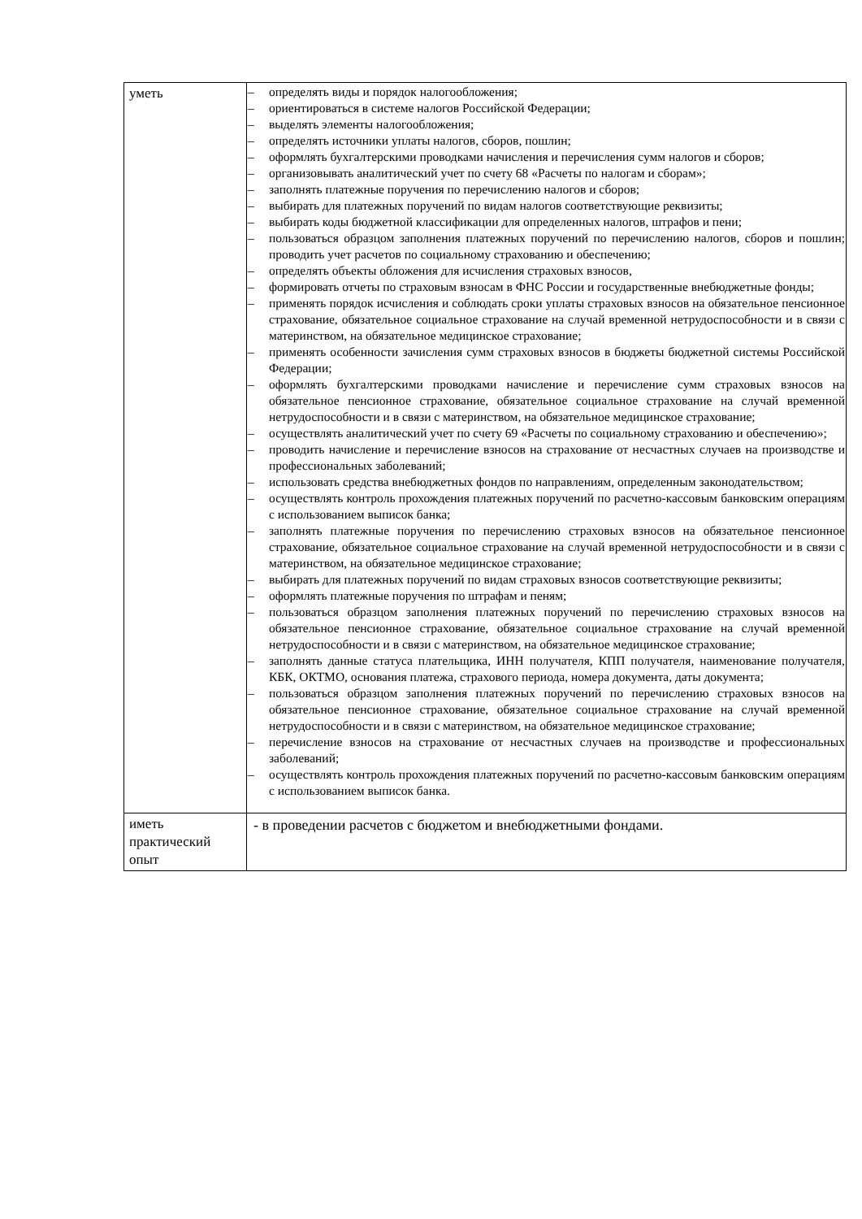| уметь | – определять виды и порядок налогообложения; – ориентироваться в системе налогов Российской Федерации; – выделять элементы налогообложения; – определять источники уплаты налогов, сборов, пошлин; – оформлять бухгалтерскими проводками начисления и перечисления сумм налогов и сборов; – организовывать аналитический учет по счету 68 «Расчеты по налогам и сборам»; – заполнять платежные поручения по перечислению налогов и сборов; – выбирать для платежных поручений по видам налогов соответствующие реквизиты; – выбирать коды бюджетной классификации для определенных налогов, штрафов и пени; – пользоваться образцом заполнения платежных поручений по перечислению налогов, сборов и пошлин; проводить учет расчетов по социальному страхованию и обеспечению; – определять объекты обложения для исчисления страховых взносов, – формировать отчеты по страховым взносам в ФНС России и государственные внебюджетные фонды; – применять порядок исчисления и соблюдать сроки уплаты страховых взносов на обязательное пенсионное страхование, обязательное социальное страхование на случай временной нетрудоспособности и в связи с материнством, на обязательное медицинское страхование; – применять особенности зачисления сумм страховых взносов в бюджеты бюджетной системы Российской Федерации; – оформлять бухгалтерскими проводками начисление и перечисление сумм страховых взносов на обязательное пенсионное страхование, обязательное социальное страхование на случай временной нетрудоспособности и в связи с материнством, на обязательное медицинское страхование; – осуществлять аналитический учет по счету 69 «Расчеты по социальному страхованию и обеспечению»; – проводить начисление и перечисление взносов на страхование от несчастных случаев на производстве и профессиональных заболеваний; – использовать средства внебюджетных фондов по направлениям, определенным законодательством; – осуществлять контроль прохождения платежных поручений по расчетно-кассовым банковским операциям с использованием выписок банка; – заполнять платежные поручения по перечислению страховых взносов на обязательное пенсионное страхование, обязательное социальное страхование на случай временной нетрудоспособности и в связи с материнством, на обязательное медицинское страхование; – выбирать для платежных поручений по видам страховых взносов соответствующие реквизиты; – оформлять платежные поручения по штрафам и пеням; – пользоваться образцом заполнения платежных поручений по перечислению страховых взносов на обязательное пенсионное страхование, обязательное социальное страхование на случай временной нетрудоспособности и в связи с материнством, на обязательное медицинское страхование; – заполнять данные статуса плательщика, ИНН получателя, КПП получателя, наименование получателя, КБК, ОКТМО, основания платежа, страхового периода, номера документа, даты документа; – пользоваться образцом заполнения платежных поручений по перечислению страховых взносов на обязательное пенсионное страхование, обязательное социальное страхование на случай временной нетрудоспособности и в связи с материнством, на обязательное медицинское страхование; – перечисление взносов на страхование от несчастных случаев на производстве и профессиональных заболеваний; – осуществлять контроль прохождения платежных поручений по расчетно-кассовым банковским операциям с использованием выписок банка. |
| иметь практический опыт | - в проведении расчетов с бюджетом и внебюджетными фондами. |